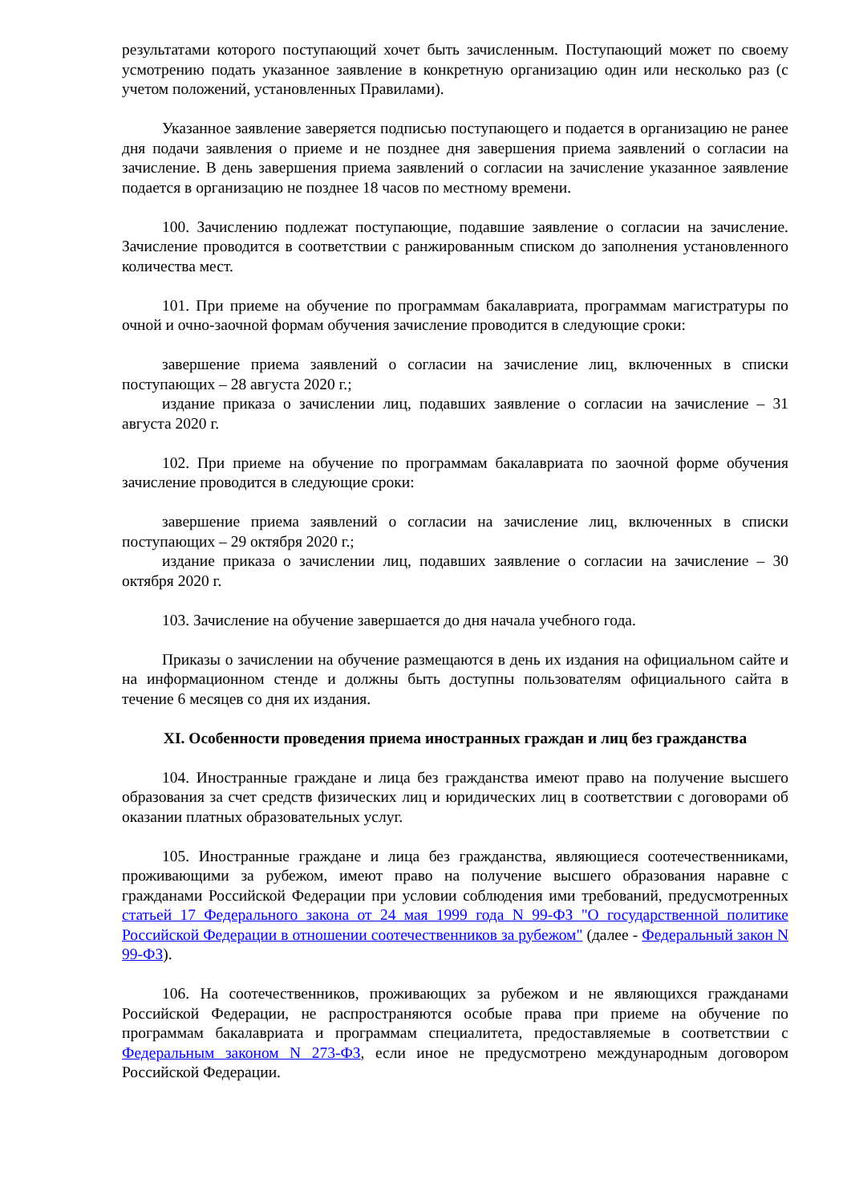результатами которого поступающий хочет быть зачисленным. Поступающий может по своему усмотрению подать указанное заявление в конкретную организацию один или несколько раз (с учетом положений, установленных Правилами).
Указанное заявление заверяется подписью поступающего и подается в организацию не ранее дня подачи заявления о приеме и не позднее дня завершения приема заявлений о согласии на зачисление. В день завершения приема заявлений о согласии на зачисление указанное заявление подается в организацию не позднее 18 часов по местному времени.
100. Зачислению подлежат поступающие, подавшие заявление о согласии на зачисление. Зачисление проводится в соответствии с ранжированным списком до заполнения установленного количества мест.
101. При приеме на обучение по программам бакалавриата, программам магистратуры по очной и очно-заочной формам обучения зачисление проводится в следующие сроки:
завершение приема заявлений о согласии на зачисление лиц, включенных в списки поступающих – 28 августа 2020 г.;
издание приказа о зачислении лиц, подавших заявление о согласии на зачисление – 31 августа 2020 г.
102. При приеме на обучение по программам бакалавриата по заочной форме обучения зачисление проводится в следующие сроки:
завершение приема заявлений о согласии на зачисление лиц, включенных в списки поступающих – 29 октября 2020 г.;
издание приказа о зачислении лиц, подавших заявление о согласии на зачисление – 30 октября 2020 г.
103. Зачисление на обучение завершается до дня начала учебного года.
Приказы о зачислении на обучение размещаются в день их издания на официальном сайте и на информационном стенде и должны быть доступны пользователям официального сайта в течение 6 месяцев со дня их издания.
XI. Особенности проведения приема иностранных граждан и лиц без гражданства
104. Иностранные граждане и лица без гражданства имеют право на получение высшего образования за счет средств физических лиц и юридических лиц в соответствии с договорами об оказании платных образовательных услуг.
105. Иностранные граждане и лица без гражданства, являющиеся соотечественниками, проживающими за рубежом, имеют право на получение высшего образования наравне с гражданами Российской Федерации при условии соблюдения ими требований, предусмотренных статьей 17 Федерального закона от 24 мая 1999 года N 99-ФЗ "О государственной политике Российской Федерации в отношении соотечественников за рубежом" (далее - Федеральный закон N 99-ФЗ).
106. На соотечественников, проживающих за рубежом и не являющихся гражданами Российской Федерации, не распространяются особые права при приеме на обучение по программам бакалавриата и программам специалитета, предоставляемые в соответствии с Федеральным законом N 273-ФЗ, если иное не предусмотрено международным договором Российской Федерации.